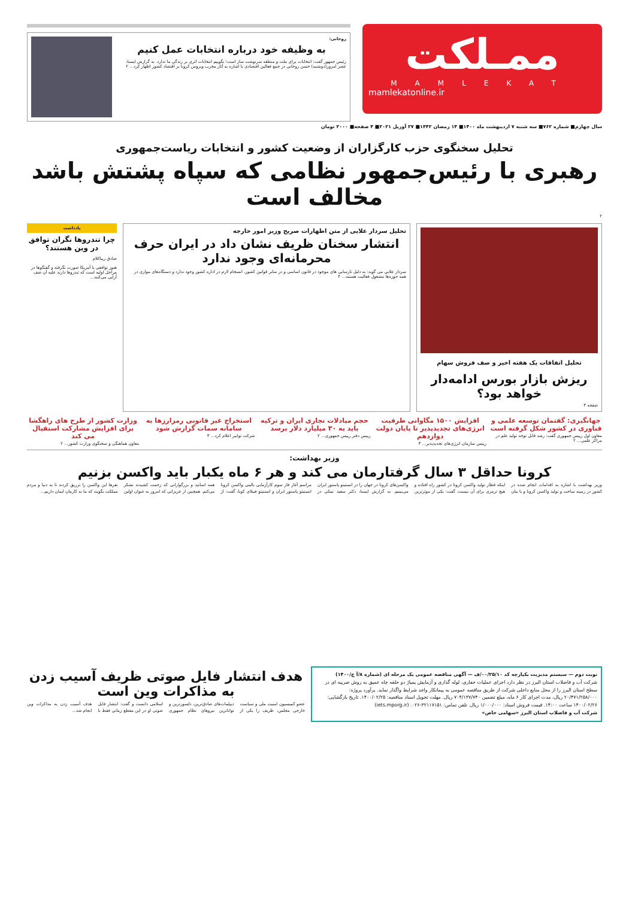ممـلکت
MAMLEKAT
mamlekatonline.ir
روحانی:
به وظیفه خود درباره انتخابات عمل کنیم
رئیس جمهور گفت: انتخابات برای ملت و منطقه سرنوشت ساز است؛ نگوییم انتخابات اثری بر زندگی ما ندارد. به گزارش ایسنا، عصر امروز(دوشنبه) حسن روحانی در جمع فعالین اقتصادی با اشاره به آثار مخرب ویروس کرونا بر اقتصاد کشور اظهار کرد... ۲
سال چهارم■ شماره ۷۶۲■ سه شنبه ۷ اردیبهشت ماه ۱۴۰۰■ ۱۴ رمضان ۱۴۴۲■ ۲۷ آوریل ۲۰۲۱■ ۴ صفحه■ ۲۰۰۰ تومان
تحلیل سخنگوی حزب کارگزاران از وضعیت کشور و انتخابات ریاست‌جمهوری
رهبری با رئیس‌جمهور نظامی که سپاه پشتش باشد مخالف است
۲
تحلیل اتفاقات یک هفته اخیر و صف فروش سهام
ریزش بازار بورس ادامه‌دار خواهد بود؟
صفحه ۳
تحلیل سردار علایی از متن اظهارات صریح وزیر امور خارجه
انتشار سخنان ظریف نشان داد در ایران حرف محرمانه‌ای وجود ندارد
سردار علایی می گوید: به دلیل نارسایی های موجود در قانون اساسی و در سایر قوانین کشور، انسجام لازم در اداره کشور وجود ندارد و دستگاه‌های موازی در همه حوزه‌ها مشغول فعالیت هستند... ۴
یادداشت
چرا تندروها نگران توافق در وین هستند؟
صادق زیباکلام
هنوز توافقی با آمریکا صورت نگرفته و گفتگوها در مراحل اولیه است که تندروها دارند علیه آن صف آرایی می‌کنند...
جهانگیری: گفتمان توسعه علمی و فناوری در کشور شکل گرفته است
معاون اول رییس جمهوری گفت: رشد قابل توجه تولید علم در مراکز علمی... ۲
افزایش ۱۵۰۰ مگاواتی ظرفیت انرژی‌های تجدیدپذیر تا پایان دولت دوازدهم
رییس سازمان انرژی‌های تجدیدپذیر... ۳
حجم مبادلات تجاری ایران و ترکیه باید به ۳۰ میلیارد دلار برسد
رییس دفتر رییس جمهوری... ۲
استخراج غیر قانونی رمزارزها به سامانه سمات گزارش شود
شرکت توانیر اعلام کرد... ۳
وزارت کشور از طرح های راهگشا برای افزایش مشارکت استقبال می کند
معاون هماهنگی و سخنگوی وزارت کشور... ۲
وزیر بهداشت:
کرونا حداقل ۳ سال گرفتارمان می کند و هر ۶ ماه یکبار باید واکسن بزنیم
وزیر بهداشت با اشاره به اقدامات انجام شده در کشور در زمینه ساخت و تولید واکسن کرونا و با بیان اینکه قطار تولید واکسن کرونا در کشور راه افتاده و هیچ ترمزی برای آن نیست، گفت: یکی از موثرترین واکسن‌های کرونا در جهان را در انستیتو پاستور ایران می‌بینیم. به گزارش ایسنا، دکتر سعید نمکی در مراسم آغاز فاز سوم کارآزمایی بالینی واکسن کرونا انستیتو پاستور ایران و انستیتو فینلای کوبا، گفت: از همه اساتید و بزرگوارانی که زحمت کشیدند تشکر می‌کنم. همچنین از عزیزانی که امروز به عنوان اولین نفرها این واکسن را تزریق کردند تا به دنیا و مردم مملکت بگویند که ما به کارمان ایمان داریم...
نوبت دوم — سیستم مدیریت یکپارچه کد ۰۰/۲۵/۱۰/ف — آگهی مناقصه عمومی یک مرحله ای (شماره ۸/آ ج/۱۴۰۰)
شرکت آب و فاضلاب استان البرز در نظر دارد اجرای عملیات حفاری، لوله گذاری و آزمایش پمپاژ دو حلقه چاه عمیق به روش ضریبه ای در سطح استان البرز را از محل منابع داخلی شرکت از طریق مناقصه عمومی به پیمانکار واجد شرایط واگذار نماید. برآورد پروژه: ۲۰/۴۷۱/۲۵۸/۰۰۰ ریال، مدت اجرای کار ۶ ماه، مبلغ تضمین ۷۰۴/۱۳۷/۷۴۰ ریال. مهلت تحویل اسناد مناقصه: ۱۴۰۰/۰۲/۲۵. تاریخ بازگشایی: ۱۴۰۰/۰۲/۲۶ ساعت ۱۴:۰۰. قیمت فروش اسناد: ۱/۰۰۰/۰۰۰ ریال. تلفن تماس: ۳۲۱۱۷۱۵۱-۰۲۶. (iets.mporg.ir)
شرکت آب و فاضلاب استان البرز «سهامی خاص»
هدف انتشار فایل صوتی ظریف آسیب زدن به مذاکرات وین است
عضو کمیسیون امنیت ملی و سیاست خارجی مجلس، ظریف را یکی از دیپلمات‌های صادق‌ترین، دلسوزترین و توانا‌ترین نیروهای نظام جمهوری اسلامی دانست و گفت: انتشار فایل صوتی او در این مقطع زمانی فقط با هدف آسیب زدن به مذاکرات وین انجام شد...